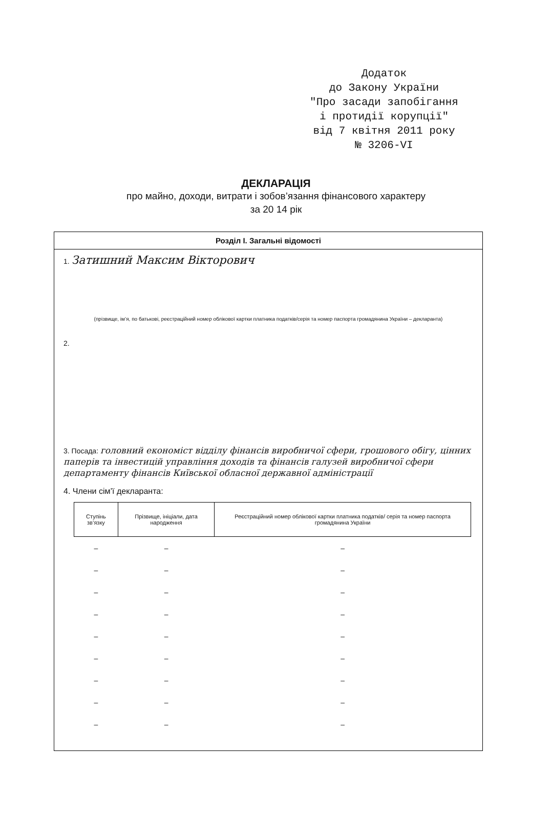Додаток
до Закону України
"Про засади запобігання
і протидії корупції"
від 7 квітня 2011 року
№ 3206-VI
ДЕКЛАРАЦІЯ
про майно, доходи, витрати і зобов’язання фінансового характеру
за 20 14 рік
Розділ І. Загальні відомості
1. Затишний Максим Вікторович
(прізвище, ім’я, по батькові, реєстраційний номер облікової картки платника податків/серія та номер паспорта громадянина України – декларанта)
2.
3. Посада: головний економіст відділу фінансів виробничої сфери, грошового обігу, цінних паперів та інвестицій управління доходів та фінансів галузей виробничої сфери департаменту фінансів Київської обласної державної адміністрації
4. Члени сім’ї декларанта:
| Ступінь зв’язку | Прізвище, ініціали, дата народження | Реєстраційний номер облікової картки платника податків/ серія та номер паспорта громадянина України |
| --- | --- | --- |
| – | – | – |
| – | – | – |
| – | – | – |
| – | – | – |
| – | – | – |
| – | – | – |
| – | – | – |
| – | – | – |
| – | – | – |